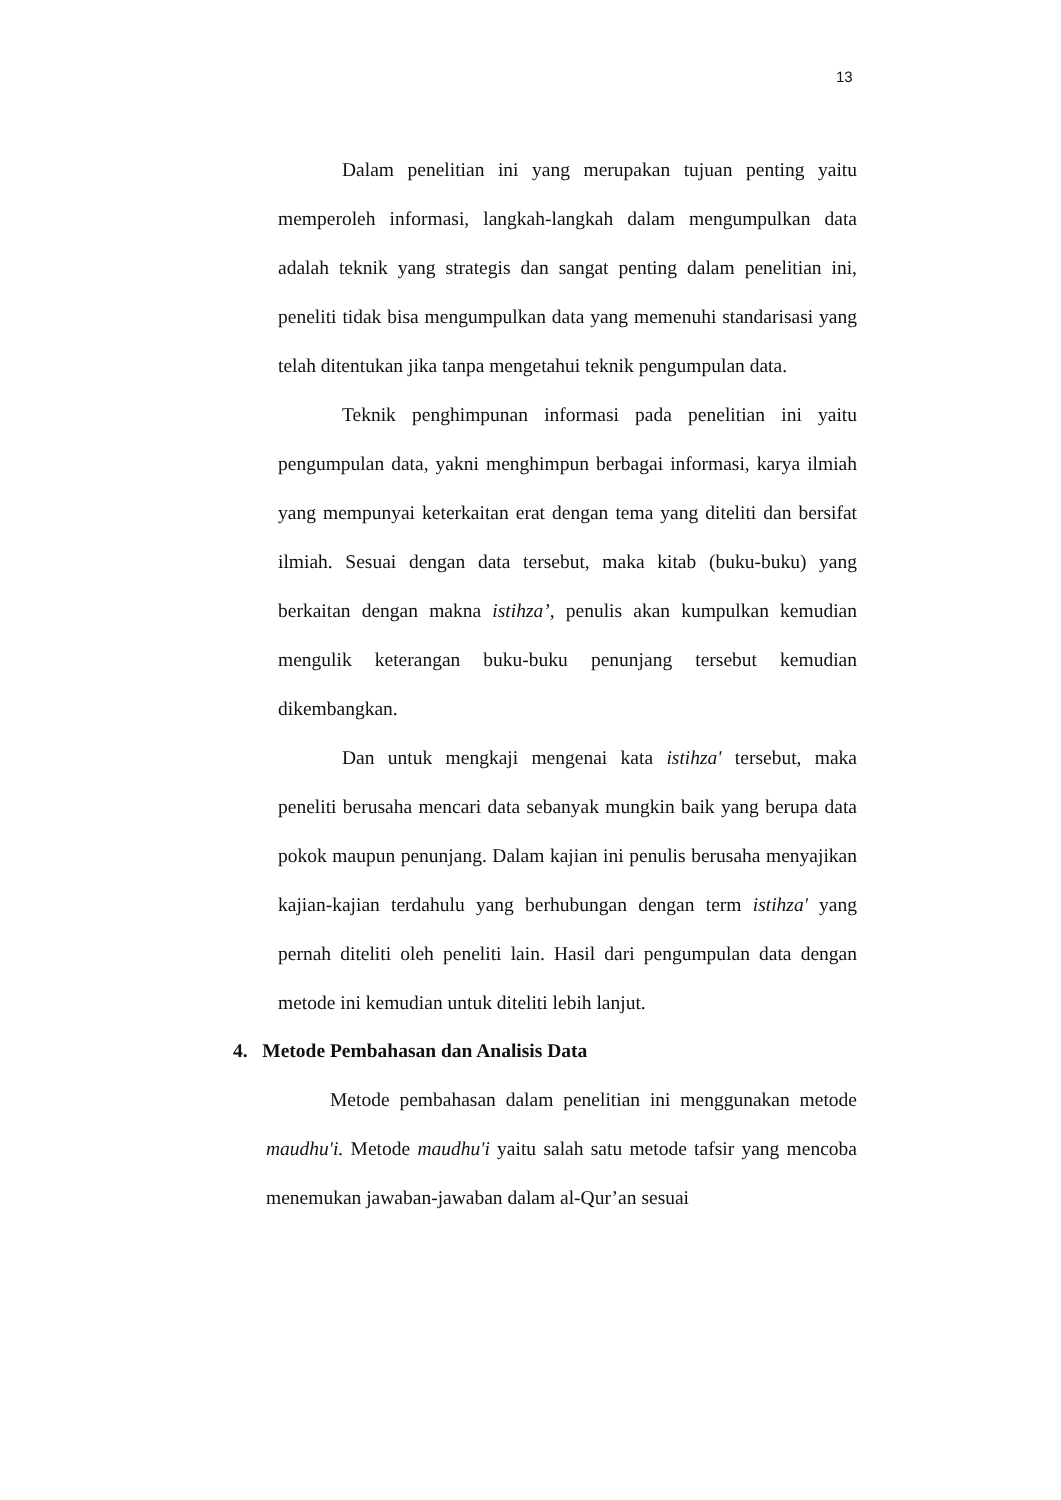13
Dalam penelitian ini yang merupakan tujuan penting yaitu memperoleh informasi, langkah-langkah dalam mengumpulkan data adalah teknik yang strategis dan sangat penting dalam penelitian ini, peneliti tidak bisa mengumpulkan data yang memenuhi standarisasi yang telah ditentukan jika tanpa mengetahui teknik pengumpulan data.
Teknik penghimpunan informasi pada penelitian ini yaitu pengumpulan data, yakni menghimpun berbagai informasi, karya ilmiah yang mempunyai keterkaitan erat dengan tema yang diteliti dan bersifat ilmiah. Sesuai dengan data tersebut, maka kitab (buku-buku) yang berkaitan dengan makna istihza’, penulis akan kumpulkan kemudian mengulik keterangan buku-buku penunjang tersebut kemudian dikembangkan.
Dan untuk mengkaji mengenai kata istihza' tersebut, maka peneliti berusaha mencari data sebanyak mungkin baik yang berupa data pokok maupun penunjang. Dalam kajian ini penulis berusaha menyajikan kajian-kajian terdahulu yang berhubungan dengan term istihza' yang pernah diteliti oleh peneliti lain. Hasil dari pengumpulan data dengan metode ini kemudian untuk diteliti lebih lanjut.
4. Metode Pembahasan dan Analisis Data
Metode pembahasan dalam penelitian ini menggunakan metode maudhu'i. Metode maudhu'i yaitu salah satu metode tafsir yang mencoba menemukan jawaban-jawaban dalam al-Qur’an sesuai